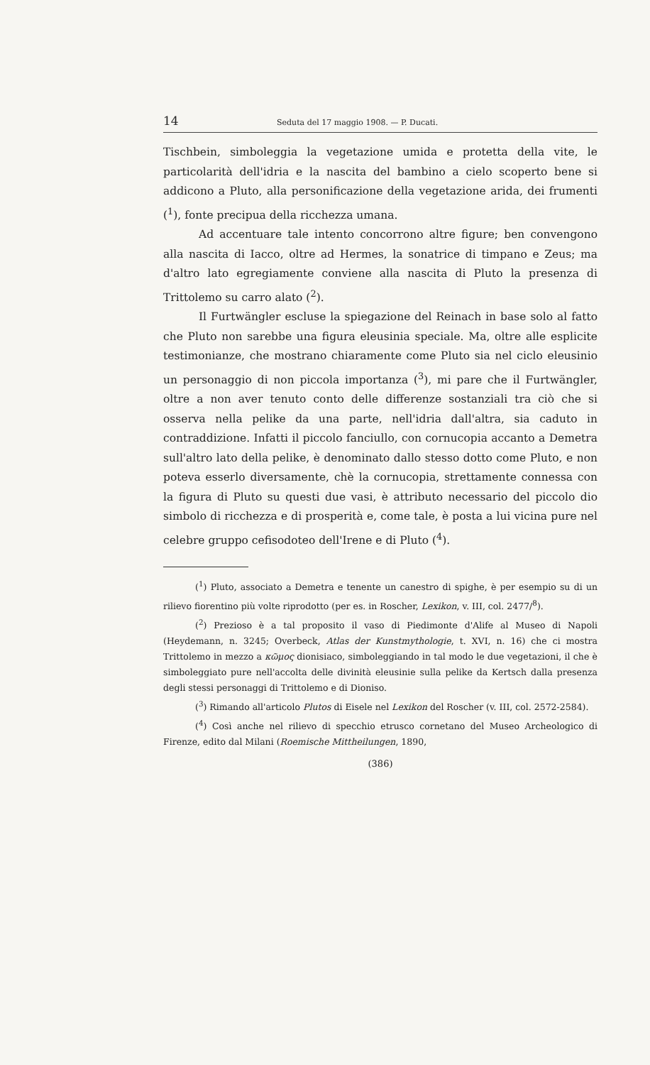14 Seduta del 17 maggio 1908. — P. Ducati.
Tischbein, simboleggia la vegetazione umida e protetta della vite, le particolarità dell'idria e la nascita del bambino a cielo scoperto bene si addicono a Pluto, alla personificazione della vegetazione arida, dei frumenti (<sup>1</sup>), fonte precipua della ricchezza umana.
Ad accentuare tale intento concorrono altre figure; ben convengono alla nascita di Iacco, oltre ad Hermes, la sonatrice di timpano e Zeus; ma d'altro lato egregiamente conviene alla nascita di Pluto la presenza di Trittolemo su carro alato (<sup>2</sup>).
Il Furtwängler escluse la spiegazione del Reinach in base solo al fatto che Pluto non sarebbe una figura eleusinia speciale. Ma, oltre alle esplicite testimonianze, che mostrano chiaramente come Pluto sia nel ciclo eleusinio un personaggio di non piccola importanza (<sup>3</sup>), mi pare che il Furtwängler, oltre a non aver tenuto conto delle differenze sostanziali tra ciò che si osserva nella pelike da una parte, nell'idria dall'altra, sia caduto in contraddizione. Infatti il piccolo fanciullo, con cornucopia accanto a Demetra sull'altro lato della pelike, è denominato dallo stesso dotto come Pluto, e non poteva esserlo diversamente, chè la cornucopia, strettamente connessa con la figura di Pluto su questi due vasi, è attributo necessario del piccolo dio simbolo di ricchezza e di prosperità e, come tale, è posta a lui vicina pure nel celebre gruppo cefisodoteo dell'Irene e di Pluto (<sup>4</sup>).
(<sup>1</sup>) Pluto, associato a Demetra e tenente un canestro di spighe, è per esempio su di un rilievo fiorentino più volte riprodotto (per es. in Roscher, Lexikon, v. III, col. 2477/<sup>8</sup>).
(<sup>2</sup>) Prezioso è a tal proposito il vaso di Piedimonte d'Alife al Museo di Napoli (Heydemann, n. 3245; Overbeck, Atlas der Kunstmythologie, t. XVI, n. 16) che ci mostra Trittolemo in mezzo a κῶμος dionisiaco, simboleggiando in tal modo le due vegetazioni, il che è simboleggiato pure nell'accolta delle divinità eleusinie sulla pelike da Kertsch dalla presenza degli stessi personaggi di Trittolemo e di Dioniso.
(<sup>3</sup>) Rimando all'articolo Plutos di Eisele nel Lexikon del Roscher (v. III, col. 2572-2584).
(<sup>4</sup>) Così anche nel rilievo di specchio etrusco cornetano del Museo Archeologico di Firenze, edito dal Milani (Roemische Mittheilungen, 1890,
(386)